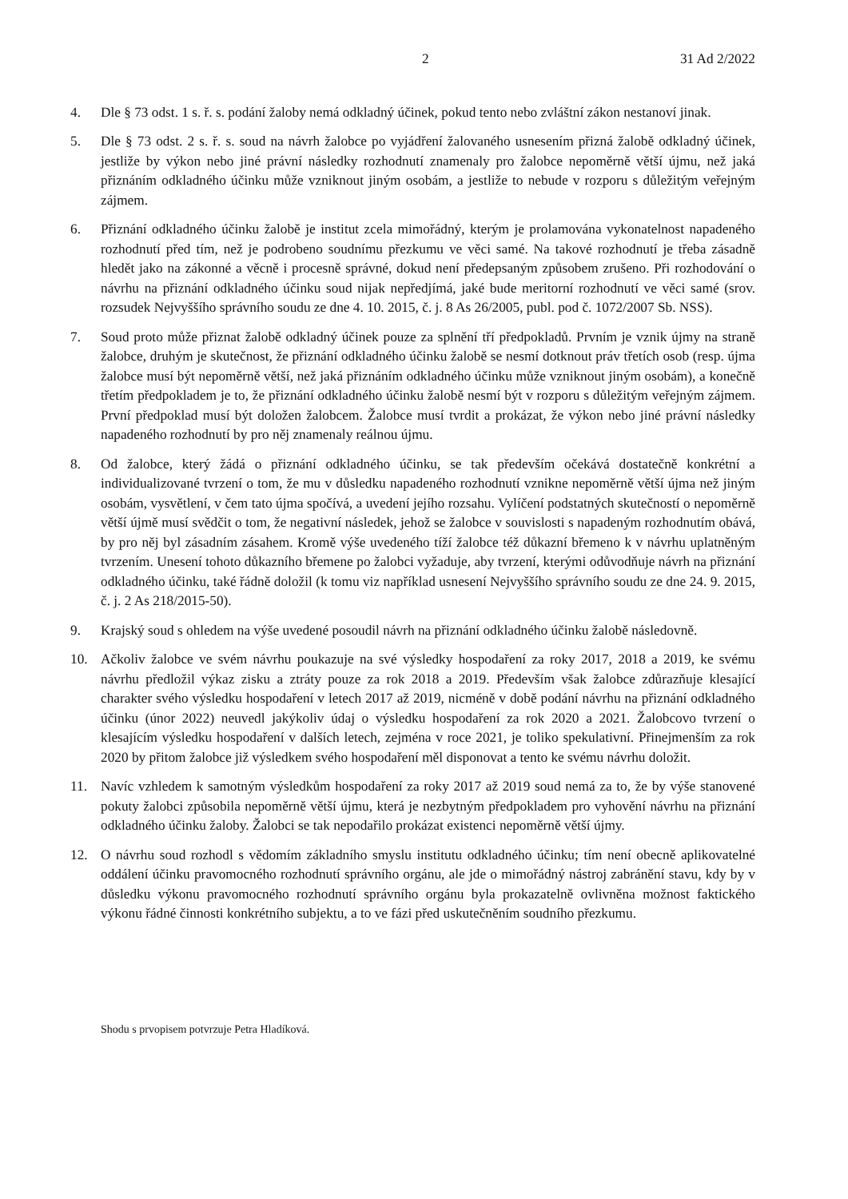2 31 Ad 2/2022
4. Dle § 73 odst. 1 s. ř. s. podání žaloby nemá odkladný účinek, pokud tento nebo zvláštní zákon nestanoví jinak.
5. Dle § 73 odst. 2 s. ř. s. soud na návrh žalobce po vyjádření žalovaného usnesením přizná žalobě odkladný účinek, jestliže by výkon nebo jiné právní následky rozhodnutí znamenaly pro žalobce nepoměrně větší újmu, než jaká přiznáním odkladného účinku může vzniknout jiným osobám, a jestliže to nebude v rozporu s důležitým veřejným zájmem.
6. Přiznání odkladného účinku žalobě je institut zcela mimořádný, kterým je prolamována vykonatelnost napadeného rozhodnutí před tím, než je podrobeno soudnímu přezkumu ve věci samé. Na takové rozhodnutí je třeba zásadně hledět jako na zákonné a věcně i procesně správné, dokud není předepsaným způsobem zrušeno. Při rozhodování o návrhu na přiznání odkladného účinku soud nijak nepředjímá, jaké bude meritorní rozhodnutí ve věci samé (srov. rozsudek Nejvyššího správního soudu ze dne 4. 10. 2015, č. j. 8 As 26/2005, publ. pod č. 1072/2007 Sb. NSS).
7. Soud proto může přiznat žalobě odkladný účinek pouze za splnění tří předpokladů. Prvním je vznik újmy na straně žalobce, druhým je skutečnost, že přiznání odkladného účinku žalobě se nesmí dotknout práv třetích osob (resp. újma žalobce musí být nepoměrně větší, než jaká přiznáním odkladného účinku může vzniknout jiným osobám), a konečně třetím předpokladem je to, že přiznání odkladného účinku žalobě nesmí být v rozporu s důležitým veřejným zájmem. První předpoklad musí být doložen žalobcem. Žalobce musí tvrdit a prokázat, že výkon nebo jiné právní následky napadeného rozhodnutí by pro něj znamenaly reálnou újmu.
8. Od žalobce, který žádá o přiznání odkladného účinku, se tak především očekává dostatečně konkrétní a individualizované tvrzení o tom, že mu v důsledku napadeného rozhodnutí vznikne nepoměrně větší újma než jiným osobám, vysvětlení, v čem tato újma spočívá, a uvedení jejího rozsahu. Vylíčení podstatných skutečností o nepoměrně větší újmě musí svědčit o tom, že negativní následek, jehož se žalobce v souvislosti s napadeným rozhodnutím obává, by pro něj byl zásadním zásahem. Kromě výše uvedeného tíží žalobce též důkazní břemeno k v návrhu uplatněným tvrzením. Unesení tohoto důkazního břemene po žalobci vyžaduje, aby tvrzení, kterými odůvodňuje návrh na přiznání odkladného účinku, také řádně doložil (k tomu viz například usnesení Nejvyššího správního soudu ze dne 24. 9. 2015, č. j. 2 As 218/2015-50).
9. Krajský soud s ohledem na výše uvedené posoudil návrh na přiznání odkladného účinku žalobě následovně.
10. Ačkoliv žalobce ve svém návrhu poukazuje na své výsledky hospodaření za roky 2017, 2018 a 2019, ke svému návrhu předložil výkaz zisku a ztráty pouze za rok 2018 a 2019. Především však žalobce zdůrazňuje klesající charakter svého výsledku hospodaření v letech 2017 až 2019, nicméně v době podání návrhu na přiznání odkladného účinku (únor 2022) neuvedl jakýkoliv údaj o výsledku hospodaření za rok 2020 a 2021. Žalobcovo tvrzení o klesajícím výsledku hospodaření v dalších letech, zejména v roce 2021, je toliko spekulativní. Přinejmenším za rok 2020 by přitom žalobce již výsledkem svého hospodaření měl disponovat a tento ke svému návrhu doložit.
11. Navíc vzhledem k samotným výsledkům hospodaření za roky 2017 až 2019 soud nemá za to, že by výše stanovené pokuty žalobci způsobila nepoměrně větší újmu, která je nezbytným předpokladem pro vyhovění návrhu na přiznání odkladného účinku žaloby. Žalobci se tak nepodařilo prokázat existenci nepoměrně větší újmy.
12. O návrhu soud rozhodl s vědomím základního smyslu institutu odkladného účinku; tím není obecně aplikovatelné oddálení účinku pravomocného rozhodnutí správního orgánu, ale jde o mimořádný nástroj zabránění stavu, kdy by v důsledku výkonu pravomocného rozhodnutí správního orgánu byla prokazatelně ovlivněna možnost faktického výkonu řádné činnosti konkrétního subjektu, a to ve fázi před uskutečněním soudního přezkumu.
Shodu s prvopisem potvrzuje Petra Hladíková.